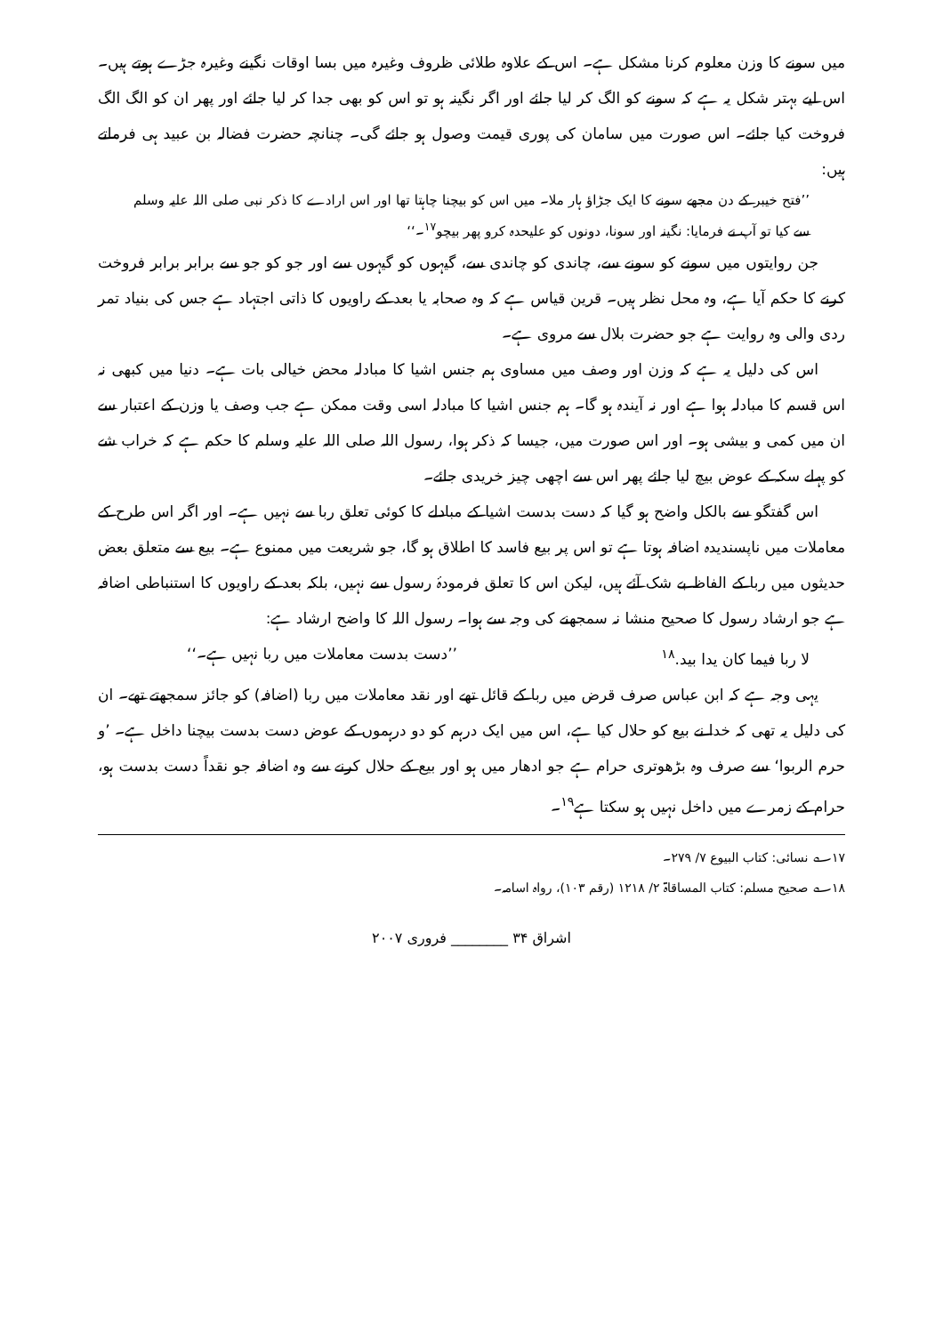میں سونے کا وزن معلوم کرنا مشکل ہے۔ اس کے علاوہ طلائی ظروف وغیرہ میں بسا اوقات نگینے وغیرہ جڑے ہوتے ہیں۔ اس لیے بہتر شکل یہ ہے کہ سونے کو الگ کر لیا جائے اور اگر نگینہ ہو تو اس کو بھی جدا کر لیا جائے اور پھر ان کو الگ الگ فروخت کیا جائے۔ اس صورت میں سامان کی پوری قیمت وصول ہو جائے گی۔ چنانچہ حضرت فضالہ بن عبید ہی فرماتے ہیں:
’’فتح خیبر کے دن مجھے سونے کا ایک جڑاؤ ہار ملا۔ میں اس کو بیچنا چاہتا تھا اور اس ارادے کا ذکر نبی صلی اللہ علیہ وسلم سے کیا تو آپ نے فرمایا: نگینہ اور سونا، دونوں کو علیحدہ کرو پھر بیچو<sup>۱۷</sup>۔‘‘
جن روایتوں میں سونے کو سونے سے، چاندی کو چاندی سے، گیہوں کو گیہوں سے اور جو کو جو سے برابر برابر فروخت کرنے کا حکم آیا ہے، وہ محل نظر ہیں۔ قرین قیاس ہے کہ وہ صحابہ یا بعد کے راویوں کا ذاتی اجتہاد ہے جس کی بنیاد تمر ردی والی وہ روایت ہے جو حضرت بلال سے مروی ہے۔
اس کی دلیل یہ ہے کہ وزن اور وصف میں مساوی ہم جنس اشیا کا مبادلہ محض خیالی بات ہے۔ دنیا میں کبھی نہ اس قسم کا مبادلہ ہوا ہے اور نہ آیندہ ہو گا۔ ہم جنس اشیا کا مبادلہ اسی وقت ممکن ہے جب وصف یا وزن کے اعتبار سے ان میں کمی و بیشی ہو۔ اور اس صورت میں، جیسا کہ ذکر ہوا، رسول اللہ صلی اللہ علیہ وسلم کا حکم ہے کہ خراب شے کو پہلے سکہ کے عوض بیچ لیا جائے پھر اس سے اچھی چیز خریدی جائے۔
اس گفتگو سے بالکل واضح ہو گیا کہ دست بدست اشیا کے مبادلے کا کوئی تعلق ربا سے نہیں ہے۔ اور اگر اس طرح کے معاملات میں ناپسندیدہ اضافہ ہوتا ہے تو اس پر بیع فاسد کا اطلاق ہو گا، جو شریعت میں ممنوع ہے۔ بیع سے متعلق بعض حدیثوں میں ربا کے الفاظ بے شک آئے ہیں، لیکن اس کا تعلق فرمودۂ رسول سے نہیں، بلکہ بعد کے راویوں کا استنباطی اضافہ ہے جو ارشاد رسول کا صحیح منشا نہ سمجھنے کی وجہ سے ہوا۔ رسول اللہ کا واضح ارشاد ہے:
لا ربا فيما كان يدا بيد.<sup>۱۸</sup> ’’دست بدست معاملات میں ربا نہیں ہے۔‘‘
یہی وجہ ہے کہ ابن عباس صرف قرض میں ربا کے قائل تھے اور نقد معاملات میں ربا (اضافہ) کو جائز سمجھتے تھے۔ ان کی دلیل یہ تھی کہ خدا نے بیع کو حلال کیا ہے، اس میں ایک درہم کو دو درہموں کے عوض دست بدست بیچنا داخل ہے۔ ’و حرم الربوا‘ سے صرف وہ بڑھوتری حرام ہے جو ادھار میں ہو اور بیع کے حلال کرنے سے وہ اضافہ جو نقداً دست بدست ہو، حرام کے زمرے میں داخل نہیں ہو سکتا ہے<sup>۱۹</sup>۔
۱۷؎ نسائی: کتاب البیوع ۷/ ۲۷۹۔
۱۸؎ صحیح مسلم: کتاب المساقاۃ ۲/ ۱۲۱۸ (رقم ۱۰۳)، رواہ اسامہ۔
اشراق ۳۴ ________ فروری ۲۰۰۷